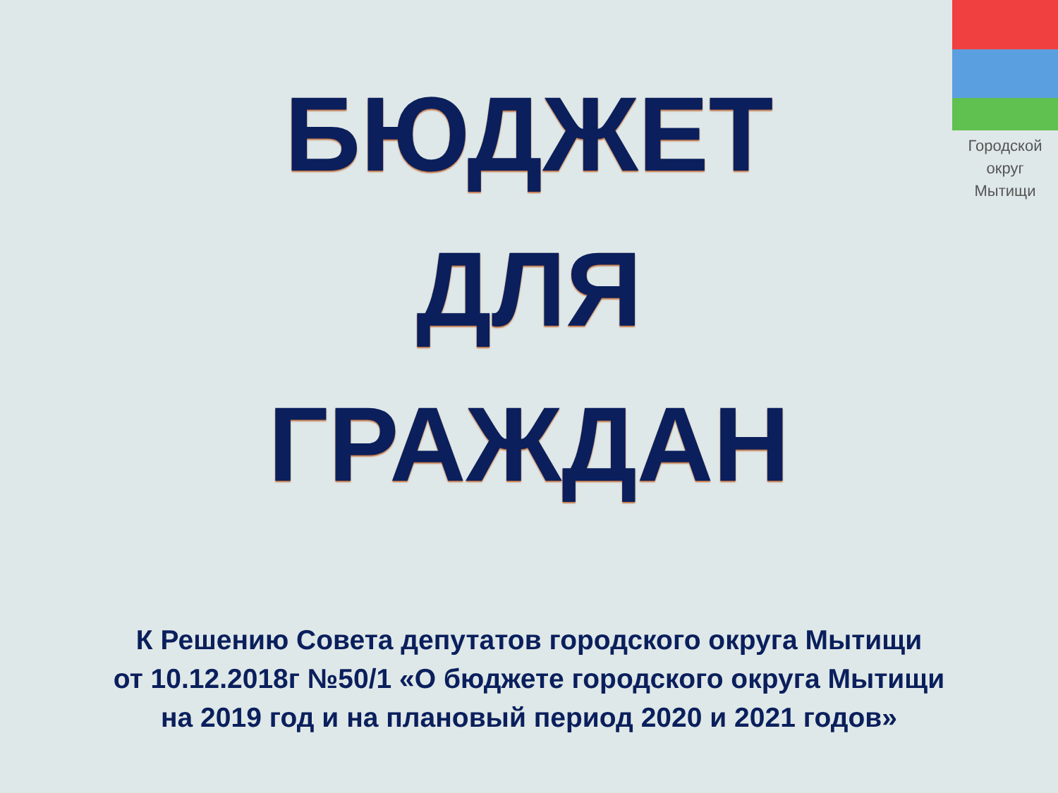Городской
округ
Мытищи
БЮДЖЕТ
ДЛЯ
ГРАЖДАН
К Решению Совета депутатов городского округа Мытищи
от 10.12.2018г №50/1 «О бюджете городского округа Мытищи
на 2019 год и на плановый период 2020 и 2021 годов»